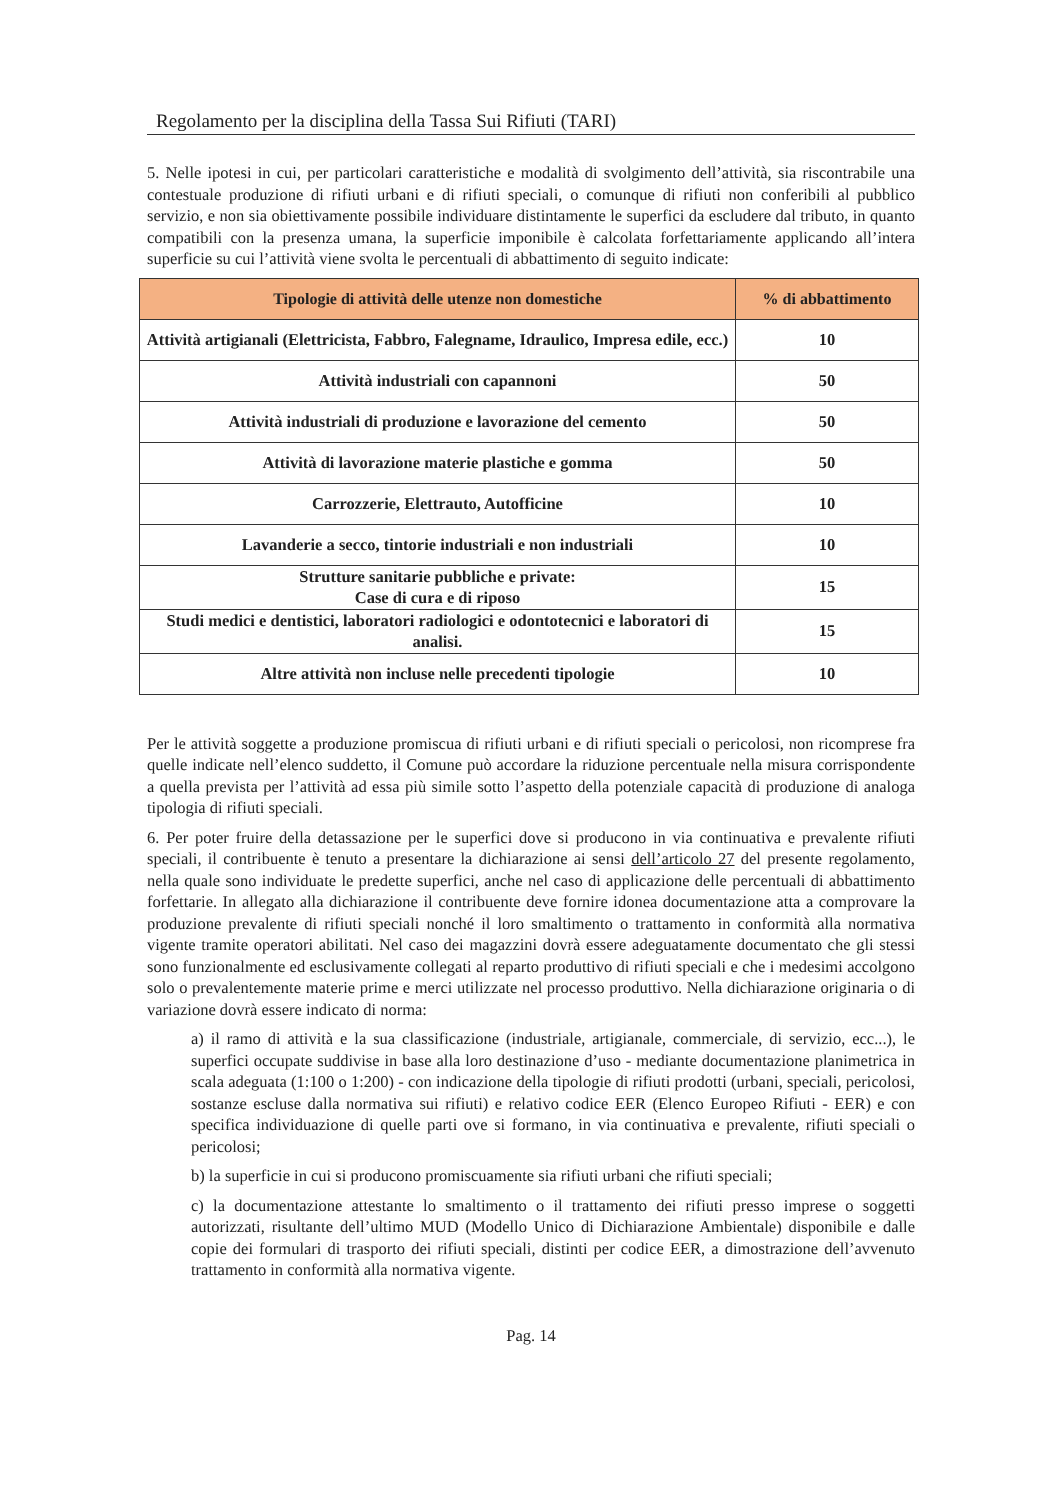Regolamento per la disciplina della Tassa Sui Rifiuti (TARI)
5. Nelle ipotesi in cui, per particolari caratteristiche e modalità di svolgimento dell’attività, sia riscontrabile una contestuale produzione di rifiuti urbani e di rifiuti speciali, o comunque di rifiuti non conferibili al pubblico servizio, e non sia obiettivamente possibile individuare distintamente le superfici da escludere dal tributo, in quanto compatibili con la presenza umana, la superficie imponibile è calcolata forfettariamente applicando all’intera superficie su cui l’attività viene svolta le percentuali di abbattimento di seguito indicate:
| Tipologie di attività delle utenze non domestiche | % di abbattimento |
| --- | --- |
| Attività artigianali (Elettricista, Fabbro, Falegname, Idraulico, Impresa edile, ecc.) | 10 |
| Attività industriali con capannoni | 50 |
| Attività industriali di produzione e lavorazione del cemento | 50 |
| Attività di lavorazione materie plastiche e gomma | 50 |
| Carrozzerie, Elettrauto, Autofficine | 10 |
| Lavanderie a secco, tintorie industriali e non industriali | 10 |
| Strutture sanitarie pubbliche e private: Case di cura e di riposo | 15 |
| Studi medici e dentistici, laboratori radiologici e odontotecnici e laboratori di analisi. | 15 |
| Altre attività non incluse nelle precedenti tipologie | 10 |
Per le attività soggette a produzione promiscua di rifiuti urbani e di rifiuti speciali o pericolosi, non ricomprese fra quelle indicate nell’elenco suddetto, il Comune può accordare la riduzione percentuale nella misura corrispondente a quella prevista per l’attività ad essa più simile sotto l’aspetto della potenziale capacità di produzione di analoga tipologia di rifiuti speciali.
6. Per poter fruire della detassazione per le superfici dove si producono in via continuativa e prevalente rifiuti speciali, il contribuente è tenuto a presentare la dichiarazione ai sensi dell’articolo 27 del presente regolamento, nella quale sono individuate le predette superfici, anche nel caso di applicazione delle percentuali di abbattimento forfettarie. In allegato alla dichiarazione il contribuente deve fornire idonea documentazione atta a comprovare la produzione prevalente di rifiuti speciali nonché il loro smaltimento o trattamento in conformità alla normativa vigente tramite operatori abilitati. Nel caso dei magazzini dovrà essere adeguatamente documentato che gli stessi sono funzionalmente ed esclusivamente collegati al reparto produttivo di rifiuti speciali e che i medesimi accolgono solo o prevalentemente materie prime e merci utilizzate nel processo produttivo. Nella dichiarazione originaria o di variazione dovrà essere indicato di norma:
a) il ramo di attività e la sua classificazione (industriale, artigianale, commerciale, di servizio, ecc...), le superfici occupate suddivise in base alla loro destinazione d’uso - mediante documentazione planimetrica in scala adeguata (1:100 o 1:200) - con indicazione della tipologie di rifiuti prodotti (urbani, speciali, pericolosi, sostanze escluse dalla normativa sui rifiuti) e relativo codice EER (Elenco Europeo Rifiuti - EER) e con specifica individuazione di quelle parti ove si formano, in via continuativa e prevalente, rifiuti speciali o pericolosi;
b) la superficie in cui si producono promiscuamente sia rifiuti urbani che rifiuti speciali;
c) la documentazione attestante lo smaltimento o il trattamento dei rifiuti presso imprese o soggetti autorizzati, risultante dell’ultimo MUD (Modello Unico di Dichiarazione Ambientale) disponibile e dalle copie dei formulari di trasporto dei rifiuti speciali, distinti per codice EER, a dimostrazione dell’avvenuto trattamento in conformità alla normativa vigente.
Pag. 14